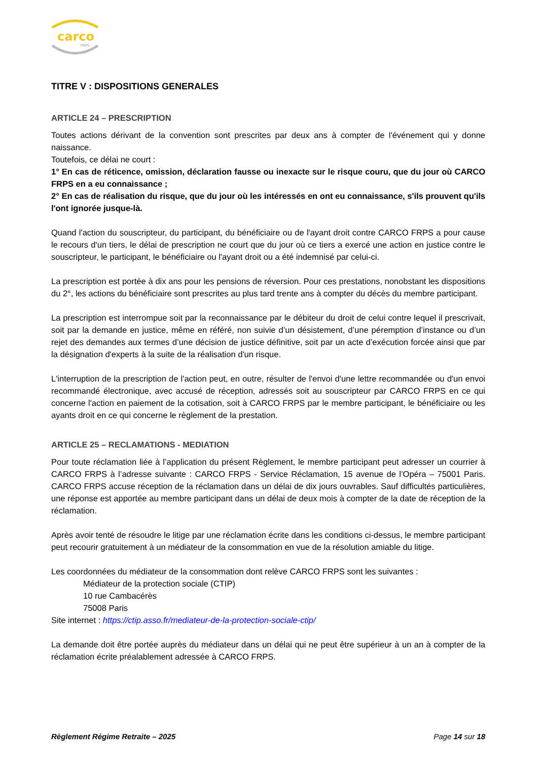carco
FRPS
TITRE V : DISPOSITIONS GENERALES
ARTICLE 24 – PRESCRIPTION
Toutes actions dérivant de la convention sont prescrites par deux ans à compter de l'événement qui y donne naissance.
Toutefois, ce délai ne court :
1° En cas de réticence, omission, déclaration fausse ou inexacte sur le risque couru, que du jour où CARCO FRPS en a eu connaissance ;
2° En cas de réalisation du risque, que du jour où les intéressés en ont eu connaissance, s'ils prouvent qu'ils l'ont ignorée jusque-là.
Quand l'action du souscripteur, du participant, du bénéficiaire ou de l'ayant droit contre CARCO FRPS a pour cause le recours d'un tiers, le délai de prescription ne court que du jour où ce tiers a exercé une action en justice contre le souscripteur, le participant, le bénéficiaire ou l'ayant droit ou a été indemnisé par celui-ci.
La prescription est portée à dix ans pour les pensions de réversion. Pour ces prestations, nonobstant les dispositions du 2°, les actions du bénéficiaire sont prescrites au plus tard trente ans à compter du décès du membre participant.
La prescription est interrompue soit par la reconnaissance par le débiteur du droit de celui contre lequel il prescrivait, soit par la demande en justice, même en référé, non suivie d’un désistement, d’une péremption d’instance ou d’un rejet des demandes aux termes d’une décision de justice définitive, soit par un acte d’exécution forcée ainsi que par la désignation d'experts à la suite de la réalisation d'un risque.
L'interruption de la prescription de l'action peut, en outre, résulter de l'envoi d'une lettre recommandée ou d'un envoi recommandé électronique, avec accusé de réception, adressés soit au souscripteur par CARCO FRPS en ce qui concerne l'action en paiement de la cotisation, soit à CARCO FRPS par le membre participant, le bénéficiaire ou les ayants droit en ce qui concerne le règlement de la prestation.
ARTICLE 25 – RECLAMATIONS - MEDIATION
Pour toute réclamation liée à l’application du présent Règlement, le membre participant peut adresser un courrier à CARCO FRPS à l’adresse suivante : CARCO FRPS - Service Réclamation, 15 avenue de l’Opéra – 75001 Paris. CARCO FRPS accuse réception de la réclamation dans un délai de dix jours ouvrables. Sauf difficultés particulières, une réponse est apportée au membre participant dans un délai de deux mois à compter de la date de réception de la réclamation.
Après avoir tenté de résoudre le litige par une réclamation écrite dans les conditions ci-dessus, le membre participant peut recourir gratuitement à un médiateur de la consommation en vue de la résolution amiable du litige.
Les coordonnées du médiateur de la consommation dont relève CARCO FRPS sont les suivantes :
Médiateur de la protection sociale (CTIP)
10 rue Cambacérès
75008 Paris
Site internet : https://ctip.asso.fr/mediateur-de-la-protection-sociale-ctip/
La demande doit être portée auprès du médiateur dans un délai qui ne peut être supérieur à un an à compter de la réclamation écrite préalablement adressée à CARCO FRPS.
Règlement Régime Retraite – 2025 Page 14 sur 18